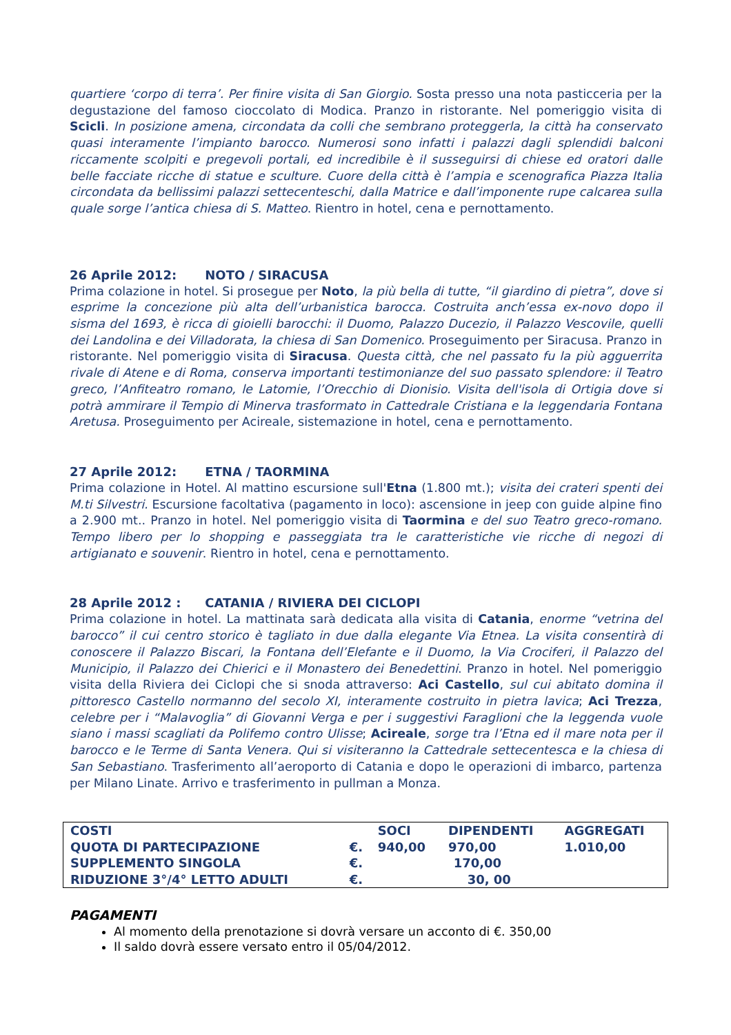quartiere ‘corpo di terra’. Per finire visita di San Giorgio. Sosta presso una nota pasticceria per la degustazione del famoso cioccolato di Modica. Pranzo in ristorante. Nel pomeriggio visita di Scicli. In posizione amena, circondata da colli che sembrano proteggerla, la città ha conservato quasi interamente l’impianto barocco. Numerosi sono infatti i palazzi dagli splendidi balconi riccamente scolpiti e pregevoli portali, ed incredibile è il susseguirsi di chiese ed oratori dalle belle facciate ricche di statue e sculture. Cuore della città è l’ampia e scenografica Piazza Italia circondata da bellissimi palazzi settecenteschi, dalla Matrice e dall’imponente rupe calcarea sulla quale sorge l’antica chiesa di S. Matteo. Rientro in hotel, cena e pernottamento.
26 Aprile 2012: NOTO / SIRACUSA
Prima colazione in hotel. Si prosegue per Noto, la più bella di tutte, “il giardino di pietra”, dove si esprime la concezione più alta dell’urbanistica barocca. Costruita anch’essa ex-novo dopo il sisma del 1693, è ricca di gioielli barocchi: il Duomo, Palazzo Ducezio, il Palazzo Vescovile, quelli dei Landolina e dei Villadorata, la chiesa di San Domenico. Proseguimento per Siracusa. Pranzo in ristorante. Nel pomeriggio visita di Siracusa. Questa città, che nel passato fu la più agguerrita rivale di Atene e di Roma, conserva importanti testimonianze del suo passato splendore: il Teatro greco, l’Anfiteatro romano, le Latomie, l’Orecchio di Dionisio. Visita dell'isola di Ortigia dove si potrà ammirare il Tempio di Minerva trasformato in Cattedrale Cristiana e la leggendaria Fontana Aretusa. Proseguimento per Acireale, sistemazione in hotel, cena e pernottamento.
27 Aprile 2012: ETNA / TAORMINA
Prima colazione in Hotel. Al mattino escursione sull'Etna (1.800 mt.); visita dei crateri spenti dei M.ti Silvestri. Escursione facoltativa (pagamento in loco): ascensione in jeep con guide alpine fino a 2.900 mt.. Pranzo in hotel. Nel pomeriggio visita di Taormina e del suo Teatro greco-romano. Tempo libero per lo shopping e passeggiata tra le caratteristiche vie ricche di negozi di artigianato e souvenir. Rientro in hotel, cena e pernottamento.
28 Aprile 2012 : CATANIA / RIVIERA DEI CICLOPI
Prima colazione in hotel. La mattinata sarà dedicata alla visita di Catania, enorme “vetrina del barocco” il cui centro storico è tagliato in due dalla elegante Via Etnea. La visita consentirà di conoscere il Palazzo Biscari, la Fontana dell’Elefante e il Duomo, la Via Crociferi, il Palazzo del Municipio, il Palazzo dei Chierici e il Monastero dei Benedettini. Pranzo in hotel. Nel pomeriggio visita della Riviera dei Ciclopi che si snoda attraverso: Aci Castello, sul cui abitato domina il pittoresco Castello normanno del secolo XI, interamente costruito in pietra lavica; Aci Trezza, celebre per i “Malavoglia” di Giovanni Verga e per i suggestivi Faraglioni che la leggenda vuole siano i massi scagliati da Polifemo contro Ulisse; Acireale, sorge tra l’Etna ed il mare nota per il barocco e le Terme di Santa Venera. Qui si visiteranno la Cattedrale settecentesca e la chiesa di San Sebastiano. Trasferimento all’aeroporto di Catania e dopo le operazioni di imbarco, partenza per Milano Linate. Arrivo e trasferimento in pullman a Monza.
| COSTI | | SOCI | DIPENDENTI | AGGREGATI |
| QUOTA DI PARTECIPAZIONE | €. | 940,00 | 970,00 | 1.010,00 |
| SUPPLEMENTO SINGOLA | €. | 170,00 | | |
| RIDUZIONE 3°/4° LETTO ADULTI | €. | 30, 00 | | |
PAGAMENTI
Al momento della prenotazione si dovrà versare un acconto di €. 350,00
Il saldo dovrà essere versato entro il 05/04/2012.